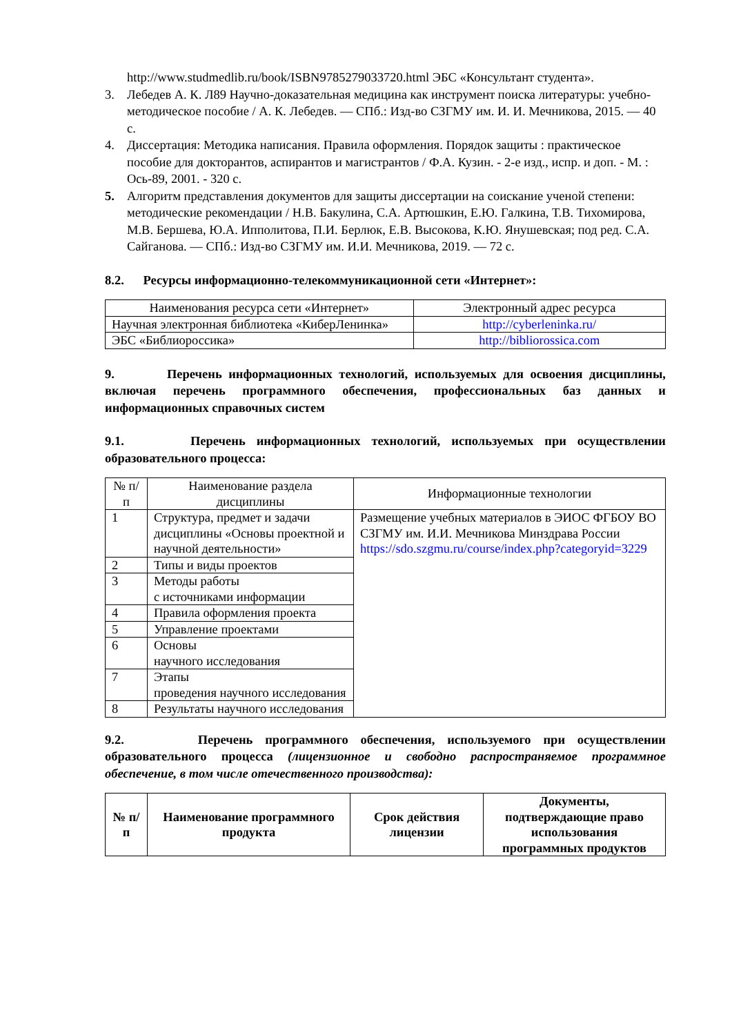http://www.studmedlib.ru/book/ISBN9785279033720.html ЭБС «Консультант студента».
3. Лебедев А. К. Л89 Научно-доказательная медицина как инструмент поиска литературы: учебно-методическое пособие / А. К. Лебедев. — СПб.: Изд-во СЗГМУ им. И. И. Мечникова, 2015. — 40 с.
4. Диссертация: Методика написания. Правила оформления. Порядок защиты : практическое пособие для докторантов, аспирантов и магистрантов / Ф.А. Кузин. - 2-е изд., испр. и доп. - М. : Ось-89, 2001. - 320 с.
5. Алгоритм представления документов для защиты диссертации на соискание ученой степени: методические рекомендации / Н.В. Бакулина, С.А. Артюшкин, Е.Ю. Галкина, Т.В. Тихомирова, М.В. Бершева, Ю.А. Ипполитова, П.И. Берлюк, Е.В. Высокова, К.Ю. Янушевская; под ред. С.А. Сайганова. — СПб.: Изд-во СЗГМУ им. И.И. Мечникова, 2019. — 72 с.
8.2. Ресурсы информационно-телекоммуникационной сети «Интернет»:
| Наименования ресурса сети «Интернет» | Электронный адрес ресурса |
| --- | --- |
| Научная электронная библиотека «КиберЛенинка» | http://cyberleninka.ru/ |
| ЭБС «Библиороссика» | http://bibliorossica.com |
9. Перечень информационных технологий, используемых для освоения дисциплины, включая перечень программного обеспечения, профессиональных баз данных и информационных справочных систем
9.1. Перечень информационных технологий, используемых при осуществлении образовательного процесса:
| № п/п | Наименование раздела дисциплины | Информационные технологии |
| --- | --- | --- |
| 1 | Структура, предмет и задачи дисциплины «Основы проектной и научной деятельности» | Размещение учебных материалов в ЭИОС ФГБОУ ВО СЗГМУ им. И.И. Мечникова Минздрава России https://sdo.szgmu.ru/course/index.php?categoryid=3229 |
| 2 | Типы и виды проектов | |
| 3 | Методы работы с источниками информации | |
| 4 | Правила оформления проекта | |
| 5 | Управление проектами | |
| 6 | Основы научного исследования | |
| 7 | Этапы проведения научного исследования | |
| 8 | Результаты научного исследования | |
9.2. Перечень программного обеспечения, используемого при осуществлении образовательного процесса (лицензионное и свободно распространяемое программное обеспечение, в том числе отечественного производства):
| № п/п | Наименование программного продукта | Срок действия лицензии | Документы, подтверждающие право использования программных продуктов |
| --- | --- | --- | --- |